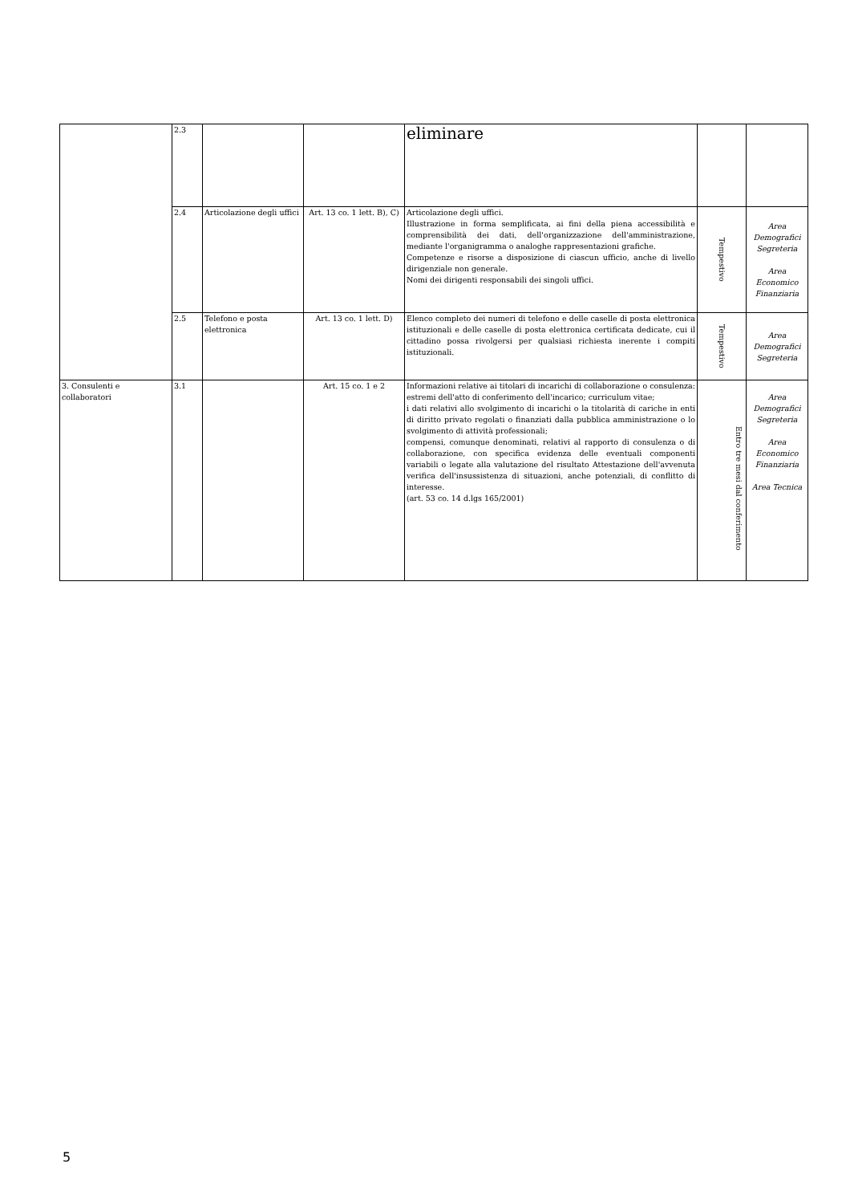| | 2.3 | | | eliminare | | |
| | 2.4 | Articolazione degli uffici | Art. 13 co. 1 lett. B), C) | Articolazione degli uffici. Illustrazione in forma semplificata, ai fini della piena accessibilità e comprensibilità dei dati, dell'organizzazione dell'amministrazione, mediante l'organigramma o analoghe rappresentazioni grafiche. Competenze e risorse a disposizione di ciascun ufficio, anche di livello dirigenziale non generale. Nomi dei dirigenti responsabili dei singoli uffici. | Tempestivo | Area Demografici Segreteria Area Economico Finanziaria |
| | 2.5 | Telefono e posta elettronica | Art. 13 co. 1 lett. D) | Elenco completo dei numeri di telefono e delle caselle di posta elettronica istituzionali e delle caselle di posta elettronica certificata dedicate, cui il cittadino possa rivolgersi per qualsiasi richiesta inerente i compiti istituzionali. | Tempestivo | Area Demografici Segreteria |
| 3. Consulenti e collaboratori | 3.1 | | Art. 15 co. 1 e 2 | Informazioni relative ai titolari di incarichi di collaborazione o consulenza: estremi dell'atto di conferimento dell'incarico; curriculum vitae; i dati relativi allo svolgimento di incarichi o la titolarità di cariche in enti di diritto privato regolati o finanziati dalla pubblica amministrazione o lo svolgimento di attività professionali; compensi, comunque denominati, relativi al rapporto di consulenza o di collaborazione, con specifica evidenza delle eventuali componenti variabili o legate alla valutazione del risultato Attestazione dell'avvenuta verifica dell'insussistenza di situazioni, anche potenziali, di conflitto di interesse. (art. 53 co. 14 d.lgs 165/2001) | Entro tre mesi dal conferimento | Area Demografici Segreteria Area Economico Finanziaria Area Tecnica |
5